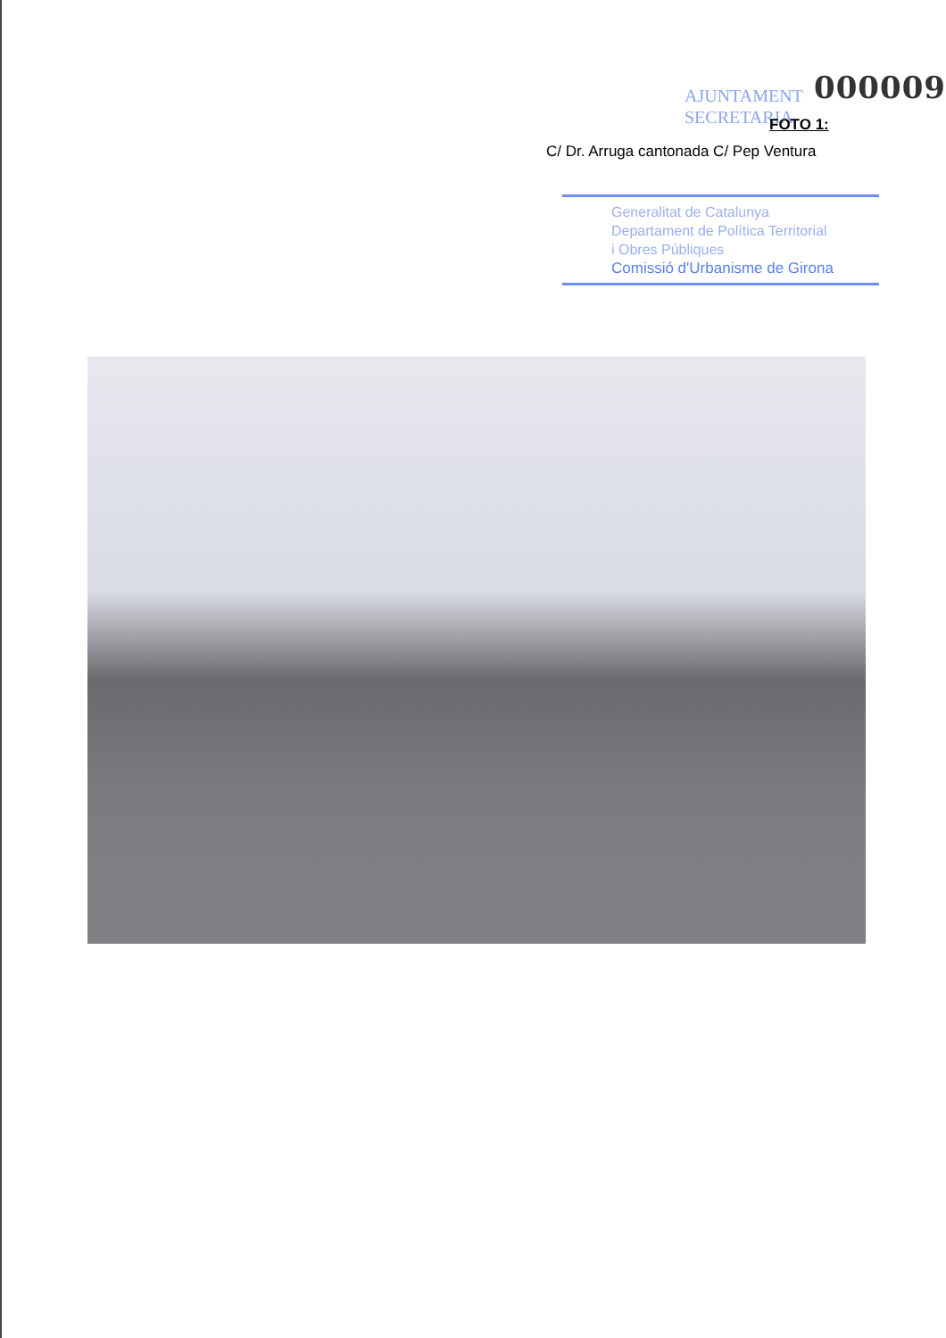AJUNTAMENT
SECRETARIA
000009
FOTO 1:
C/ Dr. Arruga cantonada C/ Pep Ventura
Generalitat de Catalunya
Departament de Política Territorial
i Obres Públiques
Comissió d'Urbanisme de Girona